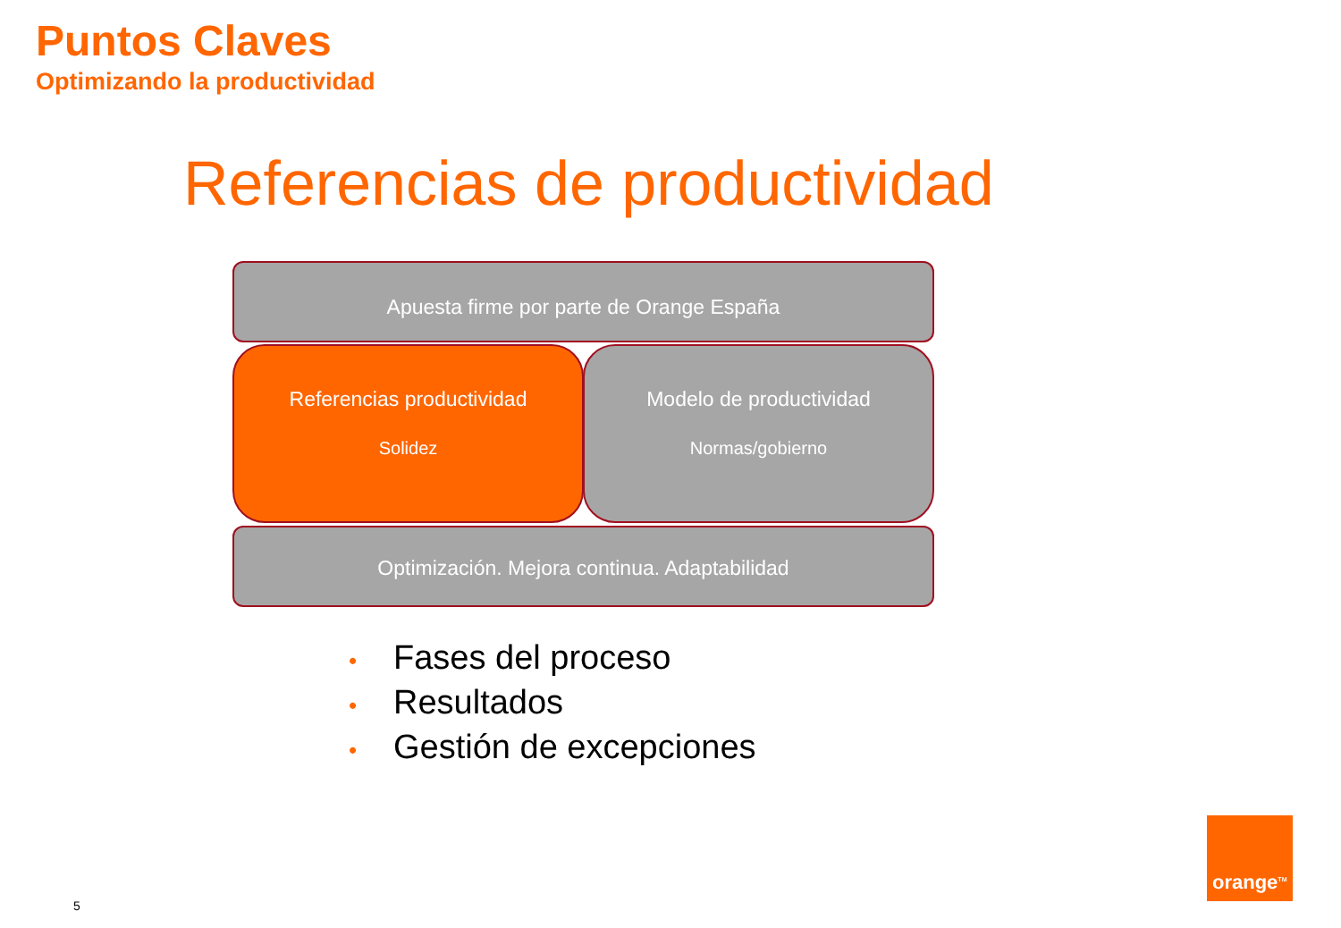Puntos Claves
Optimizando la productividad
Referencias de productividad
Apuesta firme por parte de Orange España
Referencias productividad
Solidez
Modelo de productividad
Normas/gobierno
Optimización. Mejora continua. Adaptabilidad
• Fases del proceso
• Resultados
• Gestión de excepciones
5
orange<sup>TM</sup>